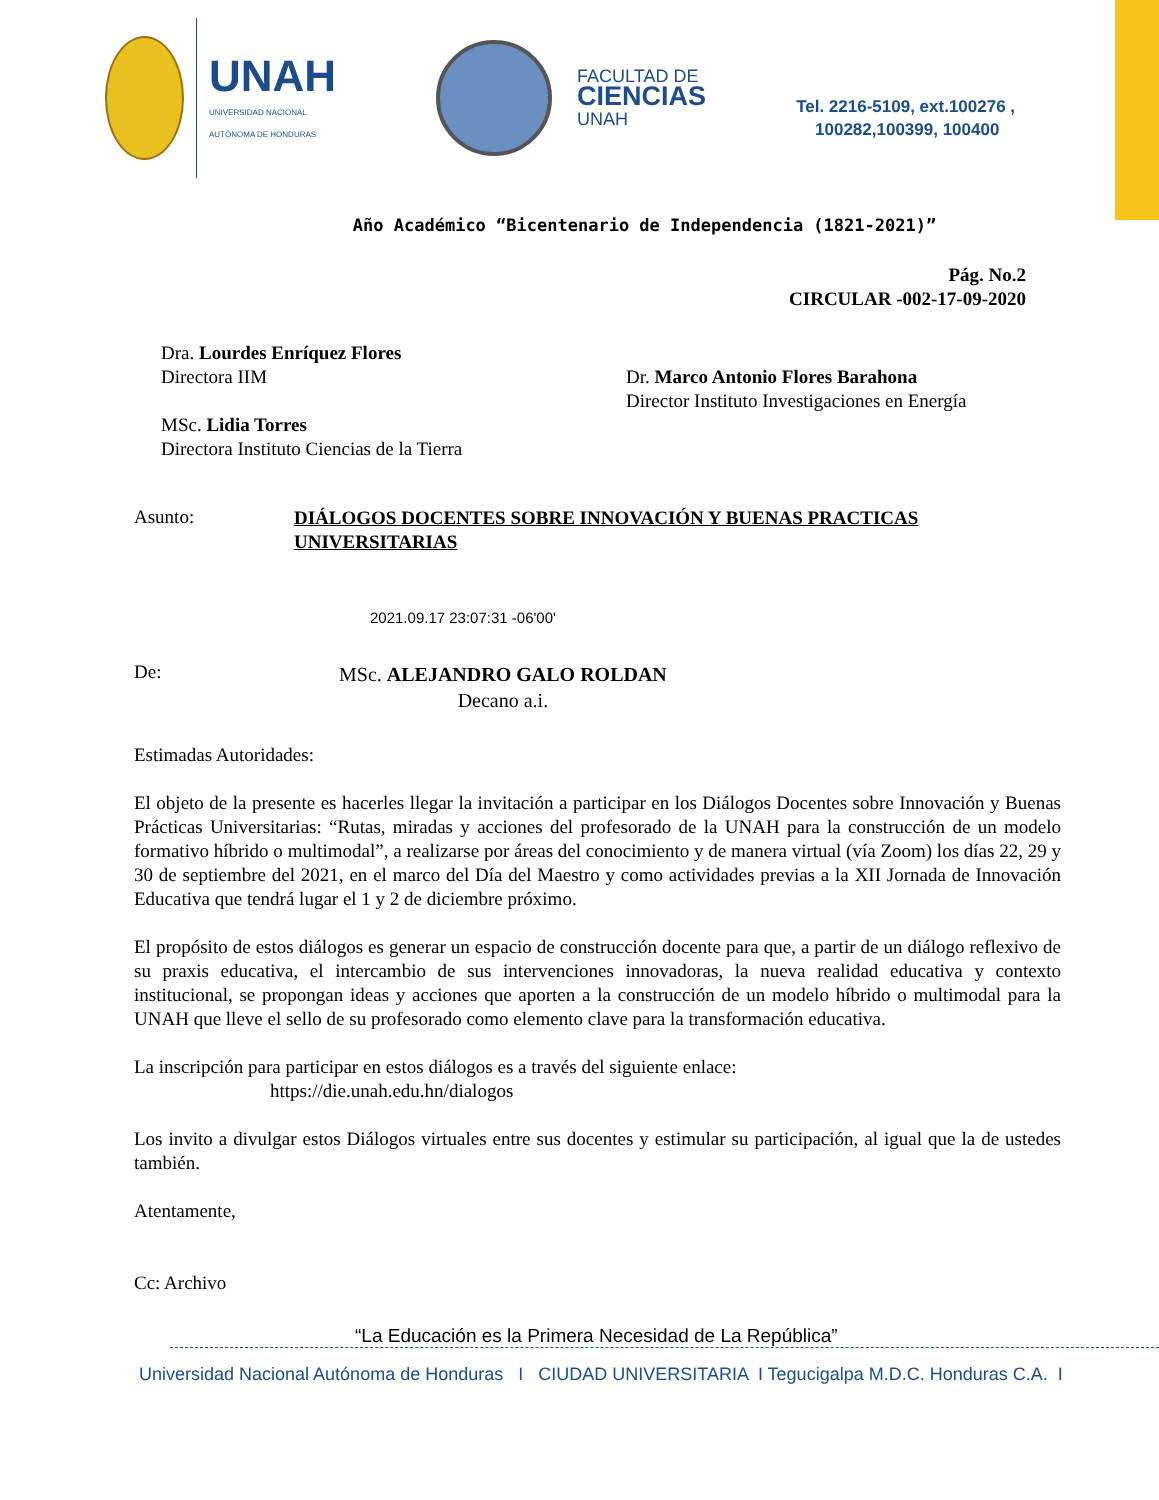UNAH
UNIVERSIDAD NACIONAL
AUTÓNOMA DE HONDURAS
FACULTAD DE
CIENCIAS
UNAH
Tel. 2216-5109, ext.100276 ,
100282,100399, 100400
Año Académico “Bicentenario de Independencia (1821-2021)”
Pág. No.2
CIRCULAR -002-17-09-2020
Dra. Lourdes Enríquez Flores
Directora IIM
MSc. Lidia Torres
Directora Instituto Ciencias de la Tierra
Dr. Marco Antonio Flores Barahona
Director Instituto Investigaciones en Energía
Asunto:
DIÁLOGOS DOCENTES SOBRE INNOVACIÓN Y BUENAS PRACTICAS UNIVERSITARIAS
2021.09.17 23:07:31 -06'00'
De:
MSc. ALEJANDRO GALO ROLDAN
Decano a.i.
Estimadas Autoridades:
El objeto de la presente es hacerles llegar la invitación a participar en los Diálogos Docentes sobre Innovación y Buenas Prácticas Universitarias: “Rutas, miradas y acciones del profesorado de la UNAH para la construcción de un modelo formativo híbrido o multimodal”, a realizarse por áreas del conocimiento y de manera virtual (vía Zoom) los días 22, 29 y 30 de septiembre del 2021, en el marco del Día del Maestro y como actividades previas a la XII Jornada de Innovación Educativa que tendrá lugar el 1 y 2 de diciembre próximo.
El propósito de estos diálogos es generar un espacio de construcción docente para que, a partir de un diálogo reflexivo de su praxis educativa, el intercambio de sus intervenciones innovadoras, la nueva realidad educativa y contexto institucional, se propongan ideas y acciones que aporten a la construcción de un modelo híbrido o multimodal para la UNAH que lleve el sello de su profesorado como elemento clave para la transformación educativa.
La inscripción para participar en estos diálogos es a través del siguiente enlace:
https://die.unah.edu.hn/dialogos
Los invito a divulgar estos Diálogos virtuales entre sus docentes y estimular su participación, al igual que la de ustedes también.
Atentamente,
Cc: Archivo
“La Educación es la Primera Necesidad de La República”
Universidad Nacional Autónoma de Honduras I CIUDAD UNIVERSITARIA I Tegucigalpa M.D.C. Honduras C.A. I